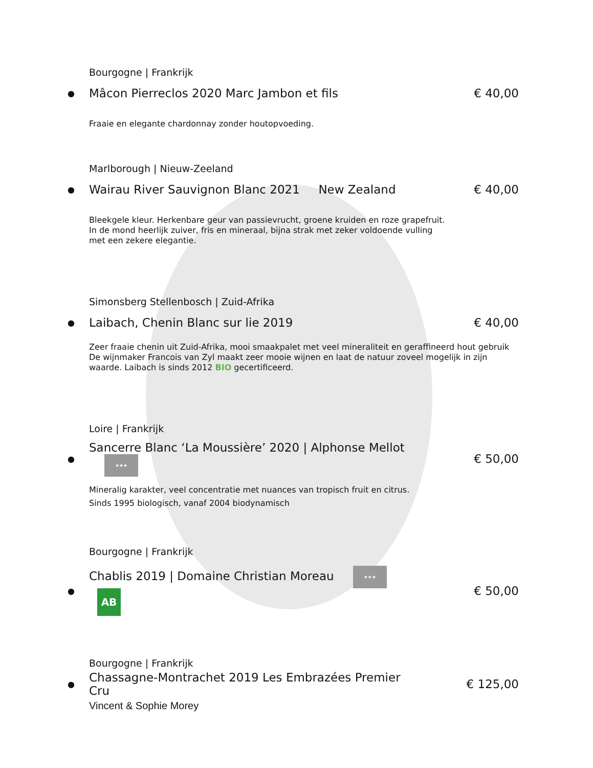Bourgogne | Frankrijk
● Mâcon Pierreclos 2020 Marc Jambon et fils € 40,00
Fraaie en elegante chardonnay zonder houtopvoeding.
Marlborough | Nieuw-Zeeland
● Wairau River Sauvignon Blanc 2021 New Zealand € 40,00
Bleekgele kleur. Herkenbare geur van passievrucht, groene kruiden en roze grapefruit.
In de mond heerlijk zuiver, fris en mineraal, bijna strak met zeker voldoende vulling
met een zekere elegantie.
Simonsberg Stellenbosch | Zuid-Afrika
● Laibach, Chenin Blanc sur lie 2019 € 40,00
Zeer fraaie chenin uit Zuid-Afrika, mooi smaakpalet met veel mineraliteit en geraffineerd hout gebruik
De wijnmaker Francois van Zyl maakt zeer mooie wijnen en laat de natuur zoveel mogelijk in zijn
waarde. Laibach is sinds 2012 BIO gecertificeerd.
Loire | Frankrijk
● Sancerre Blanc ‘La Moussière’ 2020 | Alphonse Mellot ★★★ € 50,00
Mineralig karakter, veel concentratie met nuances van tropisch fruit en citrus.
Sinds 1995 biologisch, vanaf 2004 biodynamisch
Bourgogne | Frankrijk
● Chablis 2019 | Domaine Christian Moreau ★★★ AB € 50,00
Bourgogne | Frankrijk
● Chassagne-Montrachet 2019 Les Embrazées Premier Cru € 125,00
Vincent & Sophie Morey